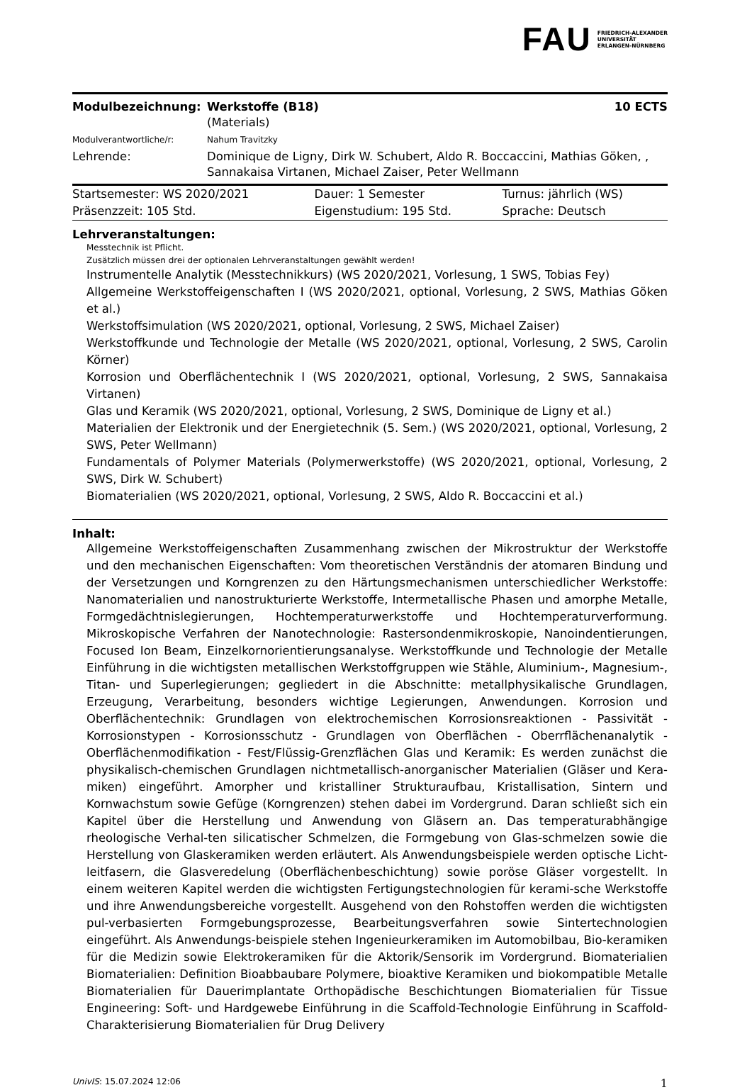FAU FRIEDRICH-ALEXANDER
UNIVERSITÄT
ERLANGEN-NÜRNBERG
| Modulbezeichnung: | Werkstoffe (B18) (Materials) | 10 ECTS |
| Modulverantwortliche/r: | Nahum Travitzky | |
| Lehrende: | Dominique de Ligny, Dirk W. Schubert, Aldo R. Boccaccini, Mathias Göken, , Sannakaisa Virtanen, Michael Zaiser, Peter Wellmann | |
| Startsemester: WS 2020/2021 | Dauer: 1 Semester | Turnus: jährlich (WS) |
| Präsenzzeit: 105 Std. | Eigenstudium: 195 Std. | Sprache: Deutsch |
Lehrveranstaltungen:
Messtechnik ist Pflicht.
Zusätzlich müssen drei der optionalen Lehrveranstaltungen gewählt werden!
Instrumentelle Analytik (Messtechnikkurs) (WS 2020/2021, Vorlesung, 1 SWS, Tobias Fey)
Allgemeine Werkstoffeigenschaften I (WS 2020/2021, optional, Vorlesung, 2 SWS, Mathias Göken et al.)
Werkstoffsimulation (WS 2020/2021, optional, Vorlesung, 2 SWS, Michael Zaiser)
Werkstoffkunde und Technologie der Metalle (WS 2020/2021, optional, Vorlesung, 2 SWS, Carolin Körner)
Korrosion und Oberflächentechnik I (WS 2020/2021, optional, Vorlesung, 2 SWS, Sannakaisa Virtanen)
Glas und Keramik (WS 2020/2021, optional, Vorlesung, 2 SWS, Dominique de Ligny et al.)
Materialien der Elektronik und der Energietechnik (5. Sem.) (WS 2020/2021, optional, Vorlesung, 2 SWS, Peter Wellmann)
Fundamentals of Polymer Materials (Polymerwerkstoffe) (WS 2020/2021, optional, Vorlesung, 2 SWS, Dirk W. Schubert)
Biomaterialien (WS 2020/2021, optional, Vorlesung, 2 SWS, Aldo R. Boccaccini et al.)
Inhalt:
Allgemeine Werkstoffeigenschaften Zusammenhang zwischen der Mikrostruktur der Werkstoffe und den mechanischen Eigenschaften: Vom theoretischen Verständnis der atomaren Bindung und der Versetzungen und Korngrenzen zu den Härtungsmechanismen unterschiedlicher Werkstoffe: Nanomaterialien und nanostrukturierte Werkstoffe, Intermetallische Phasen und amorphe Metalle, Formgedächtnislegierungen, Hochtemperaturwerkstoffe und Hochtemperaturverformung. Mikroskopische Verfahren der Nanotechnologie: Rastersondenmikroskopie, Nanoindentierungen, Focused Ion Beam, Einzelkornorientierungsanalyse. Werkstoffkunde und Technologie der Metalle Einführung in die wichtigsten metallischen Werkstoffgruppen wie Stähle, Aluminium-, Magnesium-, Titan- und Superlegierungen; gegliedert in die Abschnitte: metallphysikalische Grundlagen, Erzeugung, Verarbeitung, besonders wichtige Legierungen, Anwendungen. Korrosion und Oberflächentechnik: Grundlagen von elektrochemischen Korrosionsreaktionen - Passivität - Korrosionstypen - Korrosionsschutz - Grundlagen von Oberflächen - Oberrflächenanalytik - Oberflächenmodifikation - Fest/Flüssig-Grenzflächen Glas und Keramik: Es werden zunächst die physikalisch-chemischen Grundlagen nichtmetallisch-anorganischer Materialien (Gläser und Kera-miken) eingeführt. Amorpher und kristalliner Strukturaufbau, Kristallisation, Sintern und Kornwachstum sowie Gefüge (Korngrenzen) stehen dabei im Vordergrund. Daran schließt sich ein Kapitel über die Herstellung und Anwendung von Gläsern an. Das temperaturabhängige rheologische Verhal-ten silicatischer Schmelzen, die Formgebung von Glas-schmelzen sowie die Herstellung von Glaskeramiken werden erläutert. Als Anwendungsbeispiele werden optische Licht-leitfasern, die Glasveredelung (Oberflächenbeschichtung) sowie poröse Gläser vorgestellt. In einem weiteren Kapitel werden die wichtigsten Fertigungstechnologien für kerami-sche Werkstoffe und ihre Anwendungsbereiche vorgestellt. Ausgehend von den Rohstoffen werden die wichtigsten pul-verbasierten Formgebungsprozesse, Bearbeitungsverfahren sowie Sintertechnologien eingeführt. Als Anwendungs-beispiele stehen Ingenieurkeramiken im Automobilbau, Bio-keramiken für die Medizin sowie Elektrokeramiken für die Aktorik/Sensorik im Vordergrund. Biomaterialien Biomaterialien: Definition Bioabbaubare Polymere, bioaktive Keramiken und biokompatible Metalle Biomaterialien für Dauerimplantate Orthopädische Beschichtungen Biomaterialien für Tissue Engineering: Soft- und Hardgewebe Einführung in die Scaffold-Technologie Einführung in Scaffold-Charakterisierung Biomaterialien für Drug Delivery
UnivIS: 15.07.2024 12:06 1